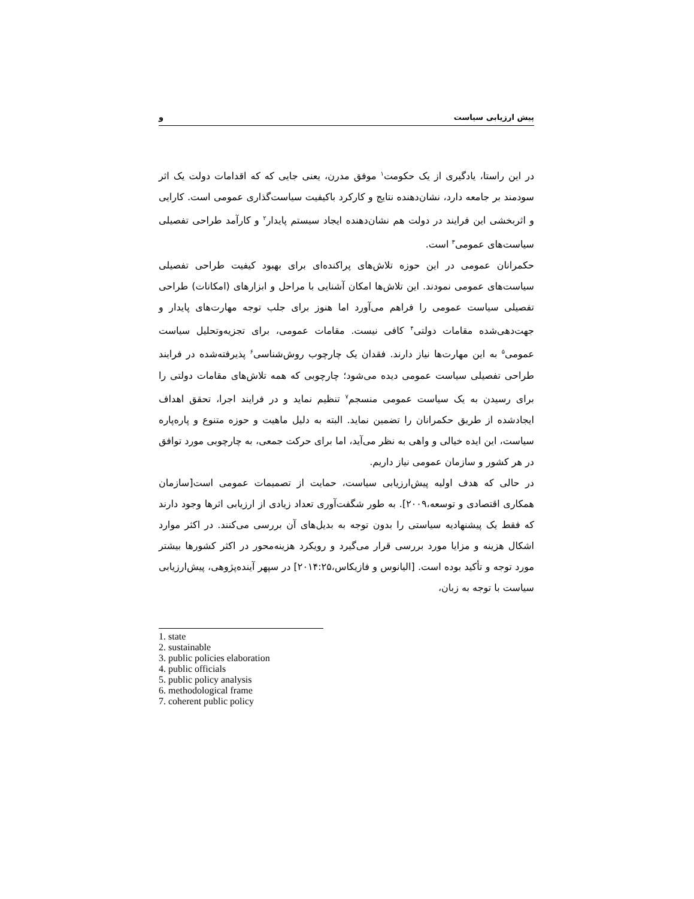پیش ارزیابی سیاست و
در این راستا، یادگیری از یک حکومت<sup>۱</sup> موفق مدرن، یعنی جایی که که اقدامات دولت یک اثر سودمند بر جامعه دارد، نشان‌دهنده نتایج و کارکرد باکیفیت سیاست‌گذاری عمومی است. کارایی و اثربخشی این فرایند در دولت هم نشان‌دهنده ایجاد سیستم پایدار<sup>۲</sup> و کارآمد طراحی تفصیلی سیاست‌های عمومی<sup>۳</sup> است.
حکمرانان عمومی در این حوزه تلاش‌های پراکنده‌ای برای بهبود کیفیت طراحی تفصیلی سیاست‌های عمومی نمودند. این تلاش‌ها امکان آشنایی با مراحل و ابزارهای (امکانات) طراحی تفصیلی سیاست عمومی را فراهم می‌آورد اما هنوز برای جلب توجه مهارت‌های پایدار و جهت‌دهی‌شده مقامات دولتی<sup>۴</sup> کافی نیست. مقامات عمومی، برای تجزیه‌وتحلیل سیاست عمومی<sup>۵</sup> به این مهارت‌ها نیاز دارند. فقدان یک چارچوب روش‌شناسی<sup>۶</sup> پذیرفته‌شده در فرایند طراحی تفصیلی سیاست عمومی دیده می‌شود؛ چارچوبی که همه تلاش‌های مقامات دولتی را برای رسیدن به یک سیاست عمومی منسجم<sup>۷</sup> تنظیم نماید و در فرایند اجرا، تحقق اهداف ایجادشده از طریق حکمرانان را تضمین نماید. البته به دلیل ماهیت و حوزه متنوع و پاره‌پاره سیاست، این ایده خیالی و واهی به نظر می‌آید، اما برای حرکت جمعی، به چارچوبی مورد توافق در هر کشور و سازمان عمومی نیاز داریم.
در حالی که هدف اولیه پیش‌ارزیابی سیاست، حمایت از تصمیمات عمومی است[سازمان همکاری اقتصادی و توسعه،۲۰۰۹]. به طور شگفت‌آوری تعداد زیادی از ارزیابی اثرها وجود دارند که فقط یک پیشنهادیه سیاستی را بدون توجه به بدیل‌های آن بررسی می‌کنند. در اکثر موارد اشکال هزینه و مزایا مورد بررسی قرار می‌گیرد و رویکرد هزینه‌محور در اکثر کشورها بیشتر مورد توجه و تأکید بوده است. [الیانوس و فازیکاس،۲۰۱۴:۲۵] در سپهر آینده‌پژوهی، پیش‌ارزیابی سیاست با توجه به زبان،
1. state
2. sustainable
3. public policies elaboration
4. public officials
5. public policy analysis
6. methodological frame
7. coherent public policy